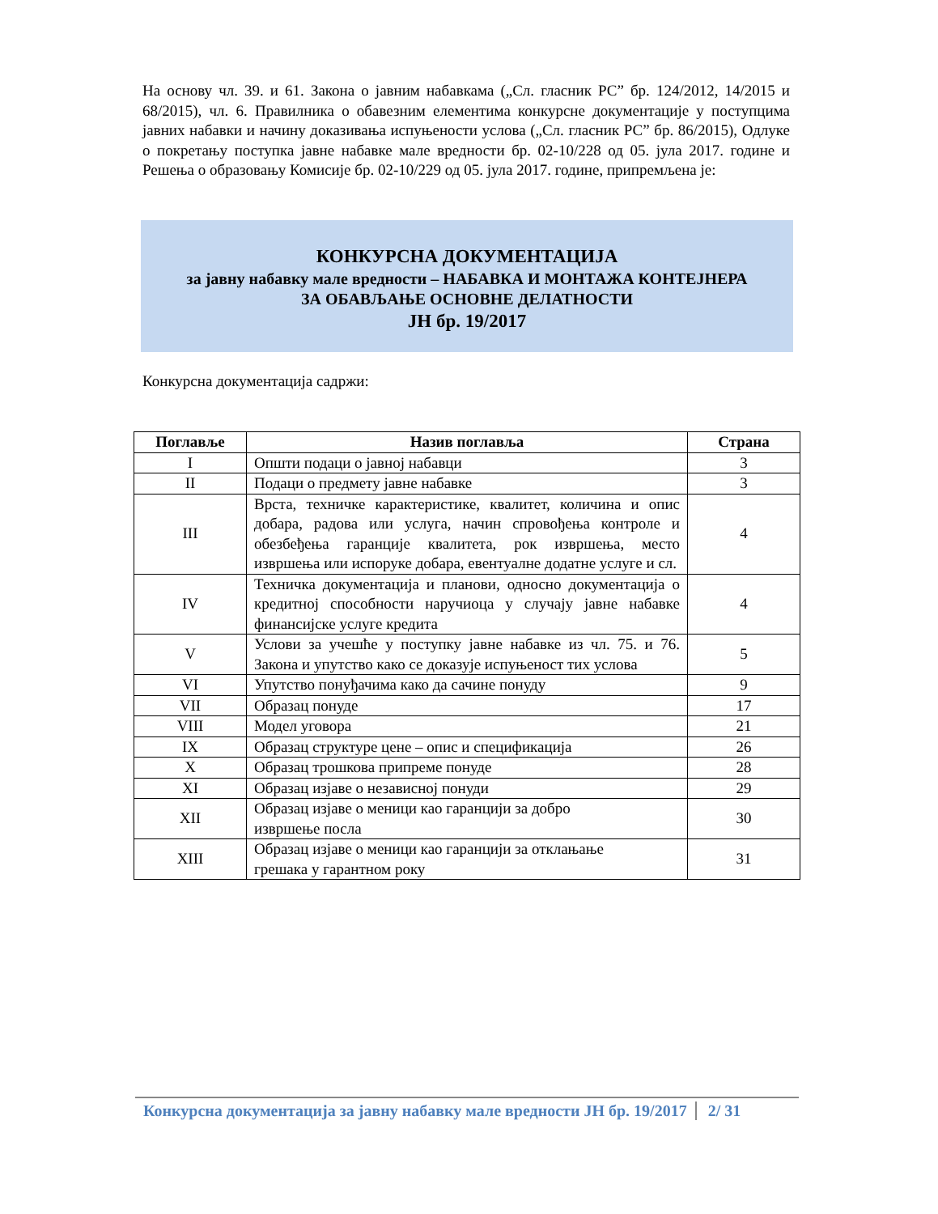На основу чл. 39. и 61. Закона о јавним набавкама („Сл. гласник РС” бр. 124/2012, 14/2015 и 68/2015), чл. 6. Правилника о обавезним елементима конкурсне документације у поступцима јавних набавки и начину доказивања испуњености услова („Сл. гласник РС” бр. 86/2015), Одлуке о покретању поступка јавне набавке мале вредности бр. 02-10/228 од 05. јула 2017. године и Решења о образовању Комисије бр. 02-10/229 од 05. јула 2017. године, припремљена је:
КОНКУРСНА ДОКУМЕНТАЦИЈА
за јавну набавку мале вредности – НАБАВКА И МОНТАЖА КОНТЕЈНЕРА
ЗА ОБАВЉАЊЕ ОСНОВНЕ ДЕЛАТНОСТИ
ЈН бр. 19/2017
Конкурсна документација садржи:
| Поглавље | Назив поглавља | Страна |
| --- | --- | --- |
| I | Општи подаци о јавној набавци | 3 |
| II | Подаци о предмету јавне набавке | 3 |
| III | Врста, техничке карактеристике, квалитет, количина и опис добара, радова или услуга, начин спровођења контроле и обезбеђења гаранције квалитета, рок извршења, место извршења или испоруке добара, евентуалне додатне услуге и сл. | 4 |
| IV | Техничка документација и планови, односно документација о кредитној способности наручиоца у случају јавне набавке финансијске услуге кредита | 4 |
| V | Услови за учешће у поступку јавне набавке из чл. 75. и 76. Закона и упутство како се доказује испуњеност тих услова | 5 |
| VI | Упутство понуђачима како да сачине понуду | 9 |
| VII | Образац понуде | 17 |
| VIII | Модел уговора | 21 |
| IX | Образац структуре цене – опис и спецификација | 26 |
| X | Образац трошкова припреме понуде | 28 |
| XI | Образац изјаве о независној понуди | 29 |
| XII | Образац изјаве о меници као гаранцији за добро извршење посла | 30 |
| XIII | Образац изјаве о меници као гаранцији за отклањање грешака у гарантном року | 31 |
Конкурсна документација за јавну набавку мале вредности ЈН бр. 19/2017 2/ 31